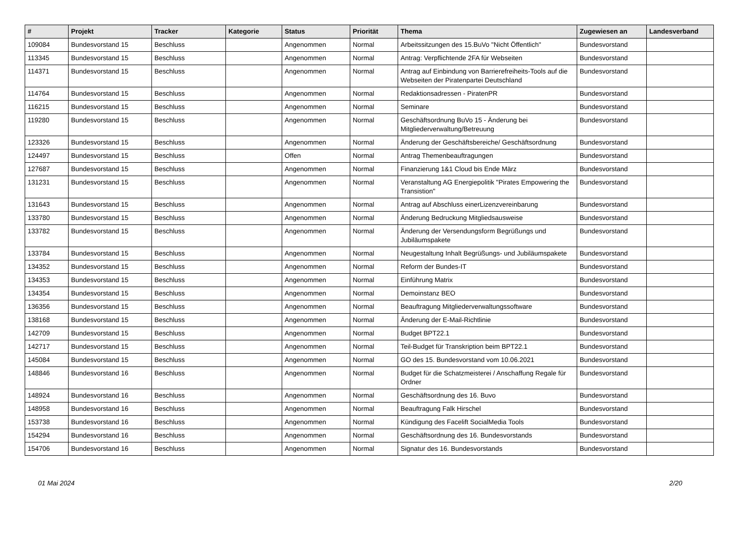| # | Projekt | Tracker | Kategorie | Status | Priorität | Thema | Zugewiesen an | Landesverband |
| --- | --- | --- | --- | --- | --- | --- | --- | --- |
| 109084 | Bundesvorstand 15 | Beschluss | | Angenommen | Normal | Arbeitssitzungen des 15.BuVo "Nicht Öffentlich" | Bundesvorstand | |
| 113345 | Bundesvorstand 15 | Beschluss | | Angenommen | Normal | Antrag: Verpflichtende 2FA für Webseiten | Bundesvorstand | |
| 114371 | Bundesvorstand 15 | Beschluss | | Angenommen | Normal | Antrag auf Einbindung von Barrierefreiheits-Tools auf die Webseiten der Piratenpartei Deutschland | Bundesvorstand | |
| 114764 | Bundesvorstand 15 | Beschluss | | Angenommen | Normal | Redaktionsadressen - PiratenPR | Bundesvorstand | |
| 116215 | Bundesvorstand 15 | Beschluss | | Angenommen | Normal | Seminare | Bundesvorstand | |
| 119280 | Bundesvorstand 15 | Beschluss | | Angenommen | Normal | Geschäftsordnung BuVo 15 - Änderung bei Mitgliederverwaltung/Betreuung | Bundesvorstand | |
| 123326 | Bundesvorstand 15 | Beschluss | | Angenommen | Normal | Änderung der Geschäftsbereiche/ Geschäftsordnung | Bundesvorstand | |
| 124497 | Bundesvorstand 15 | Beschluss | | Offen | Normal | Antrag Themenbeauftragungen | Bundesvorstand | |
| 127687 | Bundesvorstand 15 | Beschluss | | Angenommen | Normal | Finanzierung 1&1 Cloud bis Ende März | Bundesvorstand | |
| 131231 | Bundesvorstand 15 | Beschluss | | Angenommen | Normal | Veranstaltung AG Energiepolitik "Pirates Empowering the Transistion" | Bundesvorstand | |
| 131643 | Bundesvorstand 15 | Beschluss | | Angenommen | Normal | Antrag auf Abschluss einerLizenzvereinbarung | Bundesvorstand | |
| 133780 | Bundesvorstand 15 | Beschluss | | Angenommen | Normal | Änderung Bedruckung Mitgliedsausweise | Bundesvorstand | |
| 133782 | Bundesvorstand 15 | Beschluss | | Angenommen | Normal | Änderung der Versendungsform Begrüßungs und Jubiläumspakete | Bundesvorstand | |
| 133784 | Bundesvorstand 15 | Beschluss | | Angenommen | Normal | Neugestaltung Inhalt Begrüßungs- und Jubiläumspakete | Bundesvorstand | |
| 134352 | Bundesvorstand 15 | Beschluss | | Angenommen | Normal | Reform der Bundes-IT | Bundesvorstand | |
| 134353 | Bundesvorstand 15 | Beschluss | | Angenommen | Normal | Einführung Matrix | Bundesvorstand | |
| 134354 | Bundesvorstand 15 | Beschluss | | Angenommen | Normal | Demoinstanz BEO | Bundesvorstand | |
| 136356 | Bundesvorstand 15 | Beschluss | | Angenommen | Normal | Beauftragung Mitgliederverwaltungssoftware | Bundesvorstand | |
| 138168 | Bundesvorstand 15 | Beschluss | | Angenommen | Normal | Änderung der E-Mail-Richtlinie | Bundesvorstand | |
| 142709 | Bundesvorstand 15 | Beschluss | | Angenommen | Normal | Budget BPT22.1 | Bundesvorstand | |
| 142717 | Bundesvorstand 15 | Beschluss | | Angenommen | Normal | Teil-Budget für Transkription beim BPT22.1 | Bundesvorstand | |
| 145084 | Bundesvorstand 15 | Beschluss | | Angenommen | Normal | GO des 15. Bundesvorstand vom 10.06.2021 | Bundesvorstand | |
| 148846 | Bundesvorstand 16 | Beschluss | | Angenommen | Normal | Budget für die Schatzmeisterei / Anschaffung Regale für Ordner | Bundesvorstand | |
| 148924 | Bundesvorstand 16 | Beschluss | | Angenommen | Normal | Geschäftsordnung des 16. Buvo | Bundesvorstand | |
| 148958 | Bundesvorstand 16 | Beschluss | | Angenommen | Normal | Beauftragung Falk Hirschel | Bundesvorstand | |
| 153738 | Bundesvorstand 16 | Beschluss | | Angenommen | Normal | Kündigung des Facelift SocialMedia Tools | Bundesvorstand | |
| 154294 | Bundesvorstand 16 | Beschluss | | Angenommen | Normal | Geschäftsordnung des 16. Bundesvorstands | Bundesvorstand | |
| 154706 | Bundesvorstand 16 | Beschluss | | Angenommen | Normal | Signatur des 16. Bundesvorstands | Bundesvorstand | |
01 Mai 2024 2/20